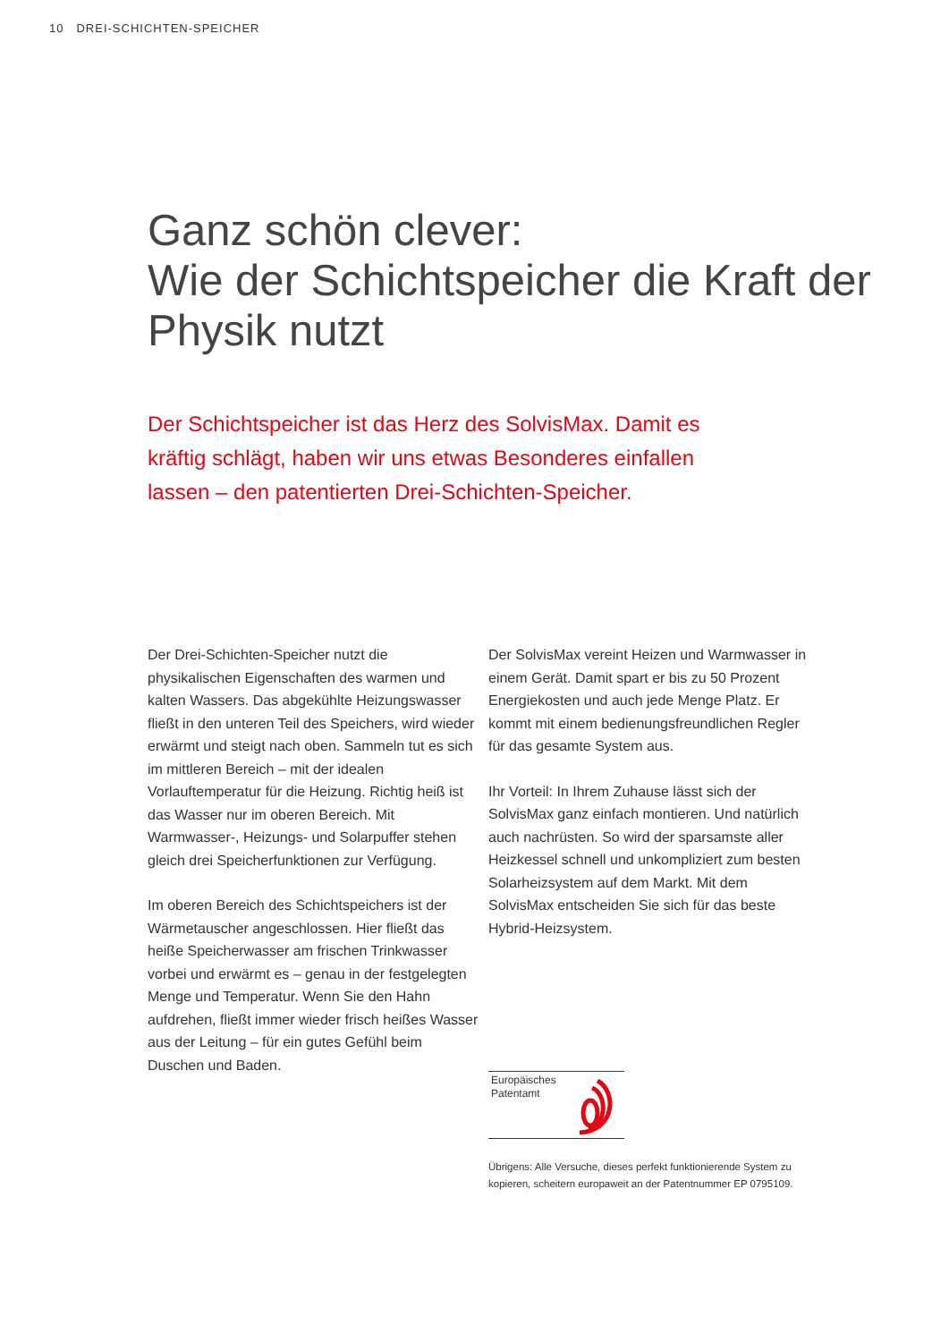10 DREI-SCHICHTEN-SPEICHER
Ganz schön clever:
Wie der Schichtspeicher die Kraft der Physik nutzt
Der Schichtspeicher ist das Herz des SolvisMax. Damit es kräftig schlägt, haben wir uns etwas Besonderes einfallen lassen – den patentierten Drei-Schichten-Speicher.
Der Drei-Schichten-Speicher nutzt die physikalischen Eigenschaften des warmen und kalten Wassers. Das abgekühlte Heizungswasser fließt in den unteren Teil des Speichers, wird wieder erwärmt und steigt nach oben. Sammeln tut es sich im mittleren Bereich – mit der idealen Vorlauftemperatur für die Heizung. Richtig heiß ist das Wasser nur im oberen Bereich. Mit Warmwasser-, Heizungs- und Solarpuffer stehen gleich drei Speicherfunktionen zur Verfügung.
Im oberen Bereich des Schichtspeichers ist der Wärmetauscher angeschlossen. Hier fließt das heiße Speicherwasser am frischen Trinkwasser vorbei und erwärmt es – genau in der festgelegten Menge und Temperatur. Wenn Sie den Hahn aufdrehen, fließt immer wieder frisch heißes Wasser aus der Leitung – für ein gutes Gefühl beim Duschen und Baden.
Der SolvisMax vereint Heizen und Warmwasser in einem Gerät. Damit spart er bis zu 50 Prozent Energiekosten und auch jede Menge Platz. Er kommt mit einem bedienungsfreundlichen Regler für das gesamte System aus.
Ihr Vorteil: In Ihrem Zuhause lässt sich der SolvisMax ganz einfach montieren. Und natürlich auch nachrüsten. So wird der sparsamste aller Heizkessel schnell und unkompliziert zum besten Solarheizsystem auf dem Markt. Mit dem SolvisMax entscheiden Sie sich für das beste Hybrid-Heizsystem.
Europäisches
Patentamt
Übrigens: Alle Versuche, dieses perfekt funktionierende System zu kopieren, scheitern europaweit an der Patentnummer EP 0795109.